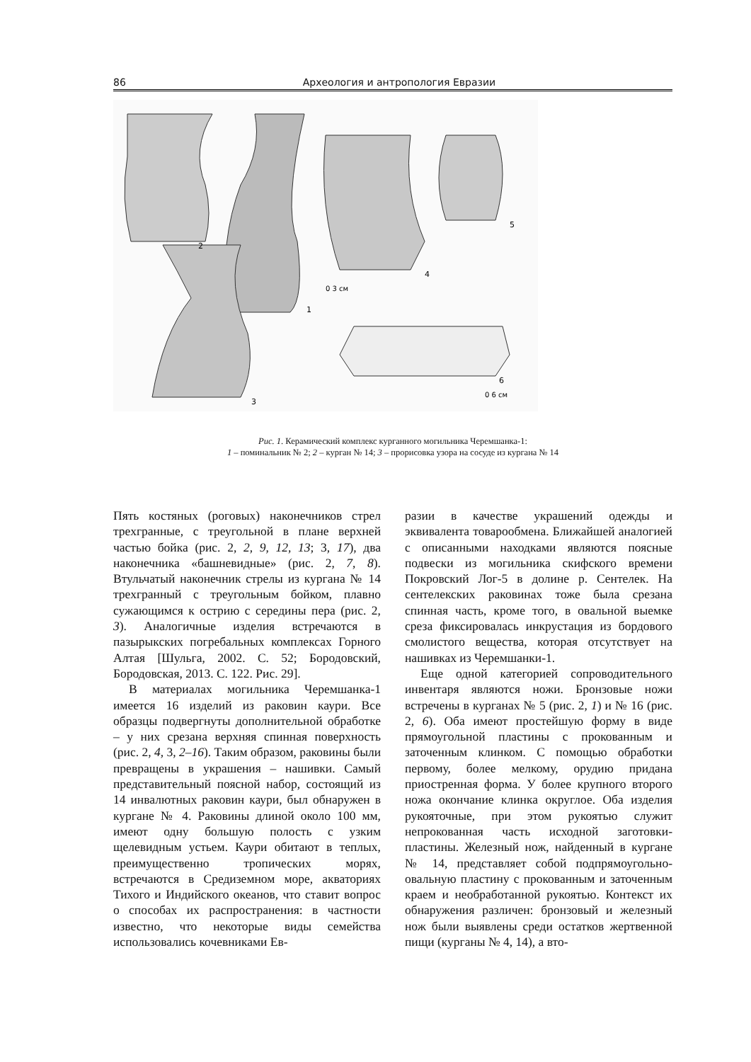86 Археология и антропология Евразии
2
1
3
4
5
6
0 3 см
0 6 см
Рис. 1. Керамический комплекс курганного могильника Черемшанка-1:
1 – поминальник № 2; 2 – курган № 14; 3 – прорисовка узора на сосуде из кургана № 14
Пять костяных (роговых) наконечников стрел трехгранные, с треугольной в плане верхней частью бойка (рис. 2, 2, 9, 12, 13; 3, 17), два наконечника «башневидные» (рис. 2, 7, 8). Втульчатый наконечник стрелы из кургана № 14 трехгранный с треугольным бойком, плавно сужающимся к острию с середины пера (рис. 2, 3). Аналогичные изделия встречаются в пазырыкских погребальных комплексах Горного Алтая [Шульга, 2002. С. 52; Бородовский, Бородовская, 2013. С. 122. Рис. 29].
В материалах могильника Черемшанка-1 имеется 16 изделий из раковин каури. Все образцы подвергнуты дополнительной обработке – у них срезана верхняя спинная поверхность (рис. 2, 4, 3, 2–16). Таким образом, раковины были превращены в украшения – нашивки. Самый представительный поясной набор, состоящий из 14 инвалютных раковин каури, был обнаружен в кургане № 4. Раковины длиной около 100 мм, имеют одну большую полость с узким щелевидным устьем. Каури обитают в теплых, преимущественно тропических морях, встречаются в Средиземном море, акваториях Тихого и Индийского океанов, что ставит вопрос о способах их распространения: в частности известно, что некоторые виды семейства использовались кочевниками Ев-
разии в качестве украшений одежды и эквивалента товарообмена. Ближайшей аналогией с описанными находками являются поясные подвески из могильника скифского времени Покровский Лог-5 в долине р. Сентелек. На сентелекских раковинах тоже была срезана спинная часть, кроме того, в овальной выемке среза фиксировалась инкрустация из бордового смолистого вещества, которая отсутствует на нашивках из Черемшанки-1.
Еще одной категорией сопроводительного инвентаря являются ножи. Бронзовые ножи встречены в курганах № 5 (рис. 2, 1) и № 16 (рис. 2, 6). Оба имеют простейшую форму в виде прямоугольной пластины с прокованным и заточенным клинком. С помощью обработки первому, более мелкому, орудию придана приостренная форма. У более крупного второго ножа окончание клинка округлое. Оба изделия рукояточные, при этом рукоятью служит непрокованная часть исходной заготовки-пластины. Железный нож, найденный в кургане № 14, представляет собой подпрямоугольно-овальную пластину с прокованным и заточенным краем и необработанной рукоятью. Контекст их обнаружения различен: бронзовый и железный нож были выявлены среди остатков жертвенной пищи (курганы № 4, 14), а вто-